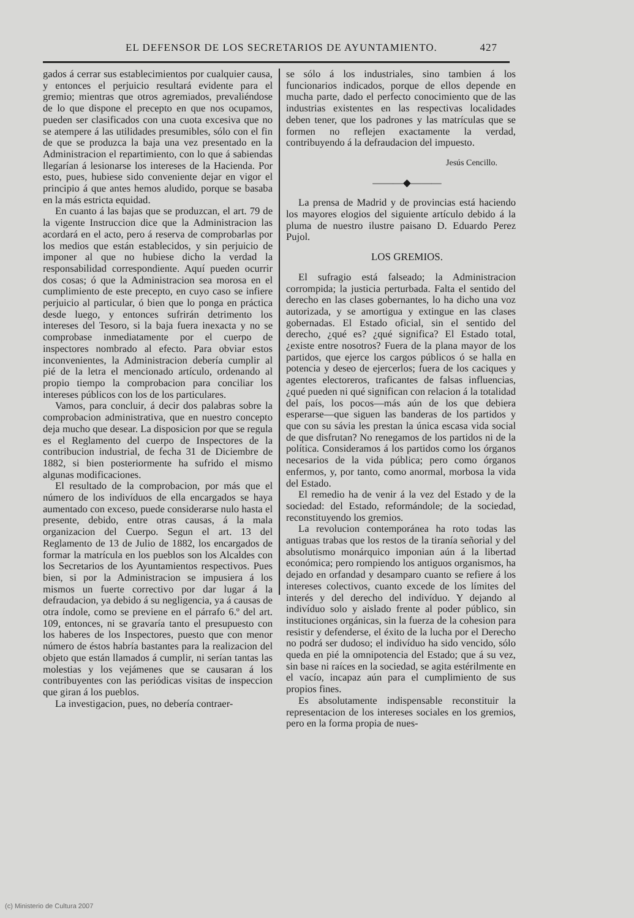EL DEFENSOR DE LOS SECRETARIOS DE AYUNTAMIENTO. 427
gados á cerrar sus establecimientos por cualquier causa, y entonces el perjuicio resultará evidente para el gremio; mientras que otros agremiados, prevaliéndose de lo que dispone el precepto en que nos ocupamos, pueden ser clasificados con una cuota excesiva que no se atempere á las utilidades presumibles, sólo con el fin de que se produzca la baja una vez presentado en la Administracion el repartimiento, con lo que á sabiendas llegarían á lesionarse los intereses de la Hacienda. Por esto, pues, hubiese sido conveniente dejar en vigor el principio á que antes hemos aludido, porque se basaba en la más estricta equidad.
En cuanto á las bajas que se produzcan, el art. 79 de la vigente Instruccion dice que la Administracion las acordará en el acto, pero á reserva de comprobarlas por los medios que están establecidos, y sin perjuicio de imponer al que no hubiese dicho la verdad la responsabilidad correspondiente. Aquí pueden ocurrir dos cosas; ó que la Administracion sea morosa en el cumplimiento de este precepto, en cuyo caso se infiere perjuicio al particular, ó bien que lo ponga en práctica desde luego, y entonces sufrirán detrimento los intereses del Tesoro, si la baja fuera inexacta y no se comprobase inmediatamente por el cuerpo de inspectores nombrado al efecto. Para obviar estos inconvenientes, la Administracion debería cumplir al pié de la letra el mencionado artículo, ordenando al propio tiempo la comprobacion para conciliar los intereses públicos con los de los particulares.
Vamos, para concluir, á decir dos palabras sobre la comprobacion administrativa, que en nuestro concepto deja mucho que desear. La disposicion por que se regula es el Reglamento del cuerpo de Inspectores de la contribucion industrial, de fecha 31 de Diciembre de 1882, si bien posteriormente ha sufrido el mismo algunas modificaciones.
El resultado de la comprobacion, por más que el número de los indivíduos de ella encargados se haya aumentado con exceso, puede considerarse nulo hasta el presente, debido, entre otras causas, á la mala organizacion del Cuerpo. Segun el art. 13 del Reglamento de 13 de Julio de 1882, los encargados de formar la matrícula en los pueblos son los Alcaldes con los Secretarios de los Ayuntamientos respectivos. Pues bien, si por la Administracion se impusiera á los mismos un fuerte correctivo por dar lugar á la defraudacion, ya debido á su negligencia, ya á causas de otra índole, como se previene en el párrafo 6.º del art. 109, entonces, ni se gravaría tanto el presupuesto con los haberes de los Inspectores, puesto que con menor número de éstos habría bastantes para la realizacion del objeto que están llamados á cumplir, ni serían tantas las molestias y los vejámenes que se causaran á los contribuyentes con las periódicas visitas de inspeccion que giran á los pueblos.
La investigacion, pues, no debería contraer-
se sólo á los industriales, sino tambien á los funcionarios indicados, porque de ellos depende en mucha parte, dado el perfecto conocimiento que de las industrias existentes en las respectivas localidades deben tener, que los padrones y las matrículas que se formen no reflejen exactamente la verdad, contribuyendo á la defraudacion del impuesto.
Jesús Cencillo.
———◆———
La prensa de Madrid y de provincias está haciendo los mayores elogios del siguiente artículo debido á la pluma de nuestro ilustre paisano D. Eduardo Perez Pujol.
LOS GREMIOS.
El sufragio está falseado; la Administracion corrompida; la justicia perturbada. Falta el sentido del derecho en las clases gobernantes, lo ha dicho una voz autorizada, y se amortigua y extingue en las clases gobernadas. El Estado oficial, sin el sentido del derecho, ¿qué es? ¿qué significa? El Estado total, ¿existe entre nosotros? Fuera de la plana mayor de los partidos, que ejerce los cargos públicos ó se halla en potencia y deseo de ejercerlos; fuera de los caciques y agentes electoreros, traficantes de falsas influencias, ¿qué pueden ni qué significan con relacion á la totalidad del país, los pocos—más aún de los que debiera esperarse—que siguen las banderas de los partidos y que con su sávia les prestan la única escasa vida social de que disfrutan? No renegamos de los partidos ni de la política. Consideramos á los partidos como los órganos necesarios de la vida pública; pero como órganos enfermos, y, por tanto, como anormal, morbosa la vida del Estado.
El remedio ha de venir á la vez del Estado y de la sociedad: del Estado, reformándole; de la sociedad, reconstituyendo los gremios.
La revolucion contemporánea ha roto todas las antiguas trabas que los restos de la tiranía señorial y del absolutismo monárquico imponian aún á la libertad económica; pero rompiendo los antiguos organismos, ha dejado en orfandad y desamparo cuanto se refiere á los intereses colectivos, cuanto excede de los límites del interés y del derecho del indivíduo. Y dejando al indivíduo solo y aislado frente al poder público, sin instituciones orgánicas, sin la fuerza de la cohesion para resistir y defenderse, el éxito de la lucha por el Derecho no podrá ser dudoso; el indivíduo ha sido vencido, sólo queda en pié la omnipotencia del Estado; que á su vez, sin base ni raíces en la sociedad, se agita estérilmente en el vacío, incapaz aún para el cumplimiento de sus propios fines.
Es absolutamente indispensable reconstituir la representacion de los intereses sociales en los gremios, pero en la forma propia de nues-
(c) Ministerio de Cultura 2007